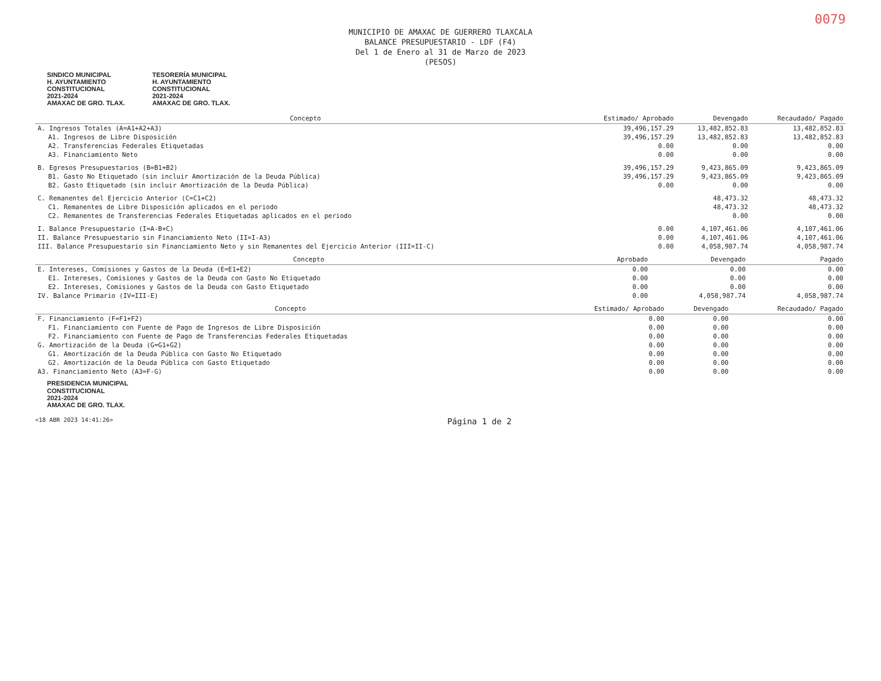0079
MUNICIPIO DE AMAXAC DE GUERRERO TLAXCALA
BALANCE PRESUPUESTARIO - LDF (F4)
Del 1 de Enero al 31 de Marzo de 2023
(PESOS)
SINDICO MUNICIPAL
H. AYUNTAMIENTO
CONSTITUCIONAL
2021-2024
AMAXAC DE GRO. TLAX. TESORERÍA MUNICIPAL
H. AYUNTAMIENTO
CONSTITUCIONAL
2021-2024
AMAXAC DE GRO. TLAX.
| Concepto | Estimado/ Aprobado | Devengado | Recaudado/ Pagado |
| --- | --- | --- | --- |
| A. Ingresos Totales (A=A1+A2+A3) | 39,496,157.29 | 13,482,852.83 | 13,482,852.83 |
| A1. Ingresos de Libre Disposición | 39,496,157.29 | 13,482,852.83 | 13,482,852.83 |
| A2. Transferencias Federales Etiquetadas | 0.00 | 0.00 | 0.00 |
| A3. Financiamiento Neto | 0.00 | 0.00 | 0.00 |
| B. Egresos Presupuestarios (B=B1+B2) | 39,496,157.29 | 9,423,865.09 | 9,423,865.09 |
| B1. Gasto No Etiquetado (sin incluir Amortización de la Deuda Pública) | 39,496,157.29 | 9,423,865.09 | 9,423,865.09 |
| B2. Gasto Etiquetado (sin incluir Amortización de la Deuda Pública) | 0.00 | 0.00 | 0.00 |
| C. Remanentes del Ejercicio Anterior (C=C1+C2) | | 48,473.32 | 48,473.32 |
| C1. Remanentes de Libre Disposición aplicados en el periodo | | 48,473.32 | 48,473.32 |
| C2. Remanentes de Transferencias Federales Etiquetadas aplicados en el periodo | | 0.00 | 0.00 |
| I. Balance Presupuestario (I=A-B+C) | 0.00 | 4,107,461.06 | 4,107,461.06 |
| II. Balance Presupuestario sin Financiamiento Neto (II=I-A3) | 0.00 | 4,107,461.06 | 4,107,461.06 |
| III. Balance Presupuestario sin Financiamiento Neto y sin Remanentes del Ejercicio Anterior (III=II-C) | 0.00 | 4,058,987.74 | 4,058,987.74 |
| Concepto | Aprobado | Devengado | Pagado |
| --- | --- | --- | --- |
| E. Intereses, Comisiones y Gastos de la Deuda (E=E1+E2) | 0.00 | 0.00 | 0.00 |
| E1. Intereses, Comisiones y Gastos de la Deuda con Gasto No Etiquetado | 0.00 | 0.00 | 0.00 |
| E2. Intereses, Comisiones y Gastos de la Deuda con Gasto Etiquetado | 0.00 | 0.00 | 0.00 |
| IV. Balance Primario (IV=III-E) | 0.00 | 4,058,987.74 | 4,058,987.74 |
| Concepto | Estimado/ Aprobado | Devengado | Recaudado/ Pagado |
| --- | --- | --- | --- |
| F. Financiamiento (F=F1+F2) | 0.00 | 0.00 | 0.00 |
| F1. Financiamiento con Fuente de Pago de Ingresos de Libre Disposición | 0.00 | 0.00 | 0.00 |
| F2. Financiamiento con Fuente de Pago de Transferencias Federales Etiquetadas | 0.00 | 0.00 | 0.00 |
| G. Amortización de la Deuda (G=G1+G2) | 0.00 | 0.00 | 0.00 |
| G1. Amortización de la Deuda Pública con Gasto No Etiquetado | 0.00 | 0.00 | 0.00 |
| G2. Amortización de la Deuda Pública con Gasto Etiquetado | 0.00 | 0.00 | 0.00 |
| A3. Financiamiento Neto (A3=F-G) | 0.00 | 0.00 | 0.00 |
PRESIDENCIA MUNICIPAL
CONSTITUCIONAL
2021-2024
AMAXAC DE GRO. TLAX.
<18 ABR 2023 14:41:26> Página 1 de 2